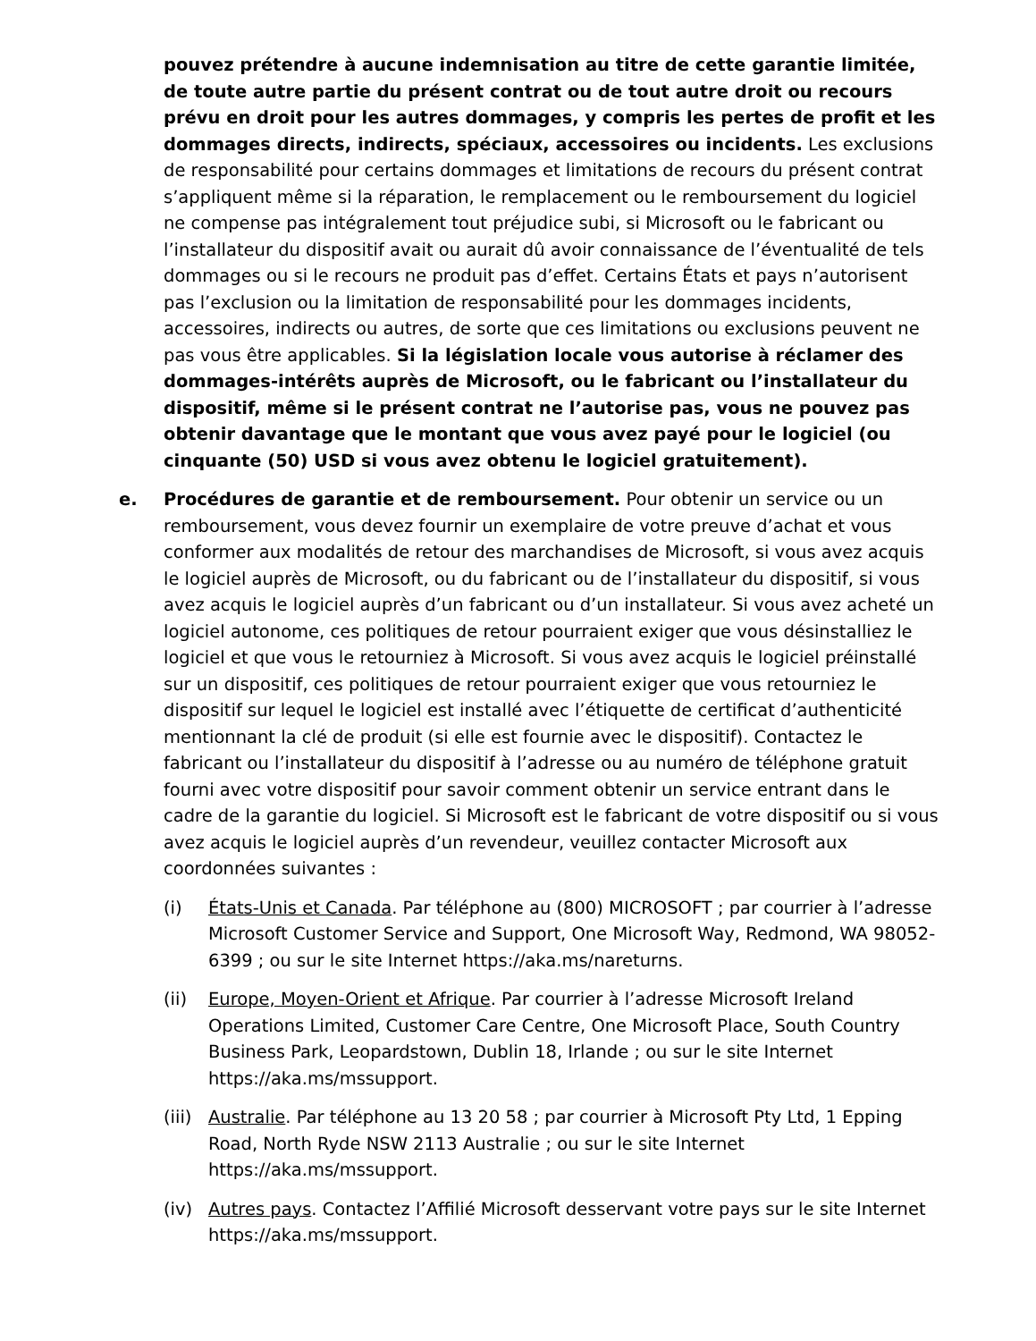pouvez prétendre à aucune indemnisation au titre de cette garantie limitée, de toute autre partie du présent contrat ou de tout autre droit ou recours prévu en droit pour les autres dommages, y compris les pertes de profit et les dommages directs, indirects, spéciaux, accessoires ou incidents. Les exclusions de responsabilité pour certains dommages et limitations de recours du présent contrat s’appliquent même si la réparation, le remplacement ou le remboursement du logiciel ne compense pas intégralement tout préjudice subi, si Microsoft ou le fabricant ou l’installateur du dispositif avait ou aurait dû avoir connaissance de l’éventualité de tels dommages ou si le recours ne produit pas d’effet. Certains États et pays n’autorisent pas l’exclusion ou la limitation de responsabilité pour les dommages incidents, accessoires, indirects ou autres, de sorte que ces limitations ou exclusions peuvent ne pas vous être applicables. Si la législation locale vous autorise à réclamer des dommages-intérêts auprès de Microsoft, ou le fabricant ou l’installateur du dispositif, même si le présent contrat ne l’autorise pas, vous ne pouvez pas obtenir davantage que le montant que vous avez payé pour le logiciel (ou cinquante (50) USD si vous avez obtenu le logiciel gratuitement).
e. Procédures de garantie et de remboursement. Pour obtenir un service ou un remboursement, vous devez fournir un exemplaire de votre preuve d’achat et vous conformer aux modalités de retour des marchandises de Microsoft, si vous avez acquis le logiciel auprès de Microsoft, ou du fabricant ou de l’installateur du dispositif, si vous avez acquis le logiciel auprès d’un fabricant ou d’un installateur. Si vous avez acheté un logiciel autonome, ces politiques de retour pourraient exiger que vous désinstalliez le logiciel et que vous le retourniez à Microsoft. Si vous avez acquis le logiciel préinstallé sur un dispositif, ces politiques de retour pourraient exiger que vous retourniez le dispositif sur lequel le logiciel est installé avec l’étiquette de certificat d’authenticité mentionnant la clé de produit (si elle est fournie avec le dispositif). Contactez le fabricant ou l’installateur du dispositif à l’adresse ou au numéro de téléphone gratuit fourni avec votre dispositif pour savoir comment obtenir un service entrant dans le cadre de la garantie du logiciel. Si Microsoft est le fabricant de votre dispositif ou si vous avez acquis le logiciel auprès d’un revendeur, veuillez contacter Microsoft aux coordonnées suivantes :
(i) États-Unis et Canada. Par téléphone au (800) MICROSOFT ; par courrier à l’adresse Microsoft Customer Service and Support, One Microsoft Way, Redmond, WA 98052-6399 ; ou sur le site Internet https://aka.ms/nareturns.
(ii) Europe, Moyen-Orient et Afrique. Par courrier à l’adresse Microsoft Ireland Operations Limited, Customer Care Centre, One Microsoft Place, South Country Business Park, Leopardstown, Dublin 18, Irlande ; ou sur le site Internet https://aka.ms/mssupport.
(iii)
Australie. Par téléphone au 13 20 58 ; par courrier à Microsoft Pty Ltd, 1 Epping Road, North Ryde NSW 2113 Australie ; ou sur le site Internet https://aka.ms/mssupport.
(iv) Autres pays. Contactez l’Affilié Microsoft desservant votre pays sur le site Internet https://aka.ms/mssupport.